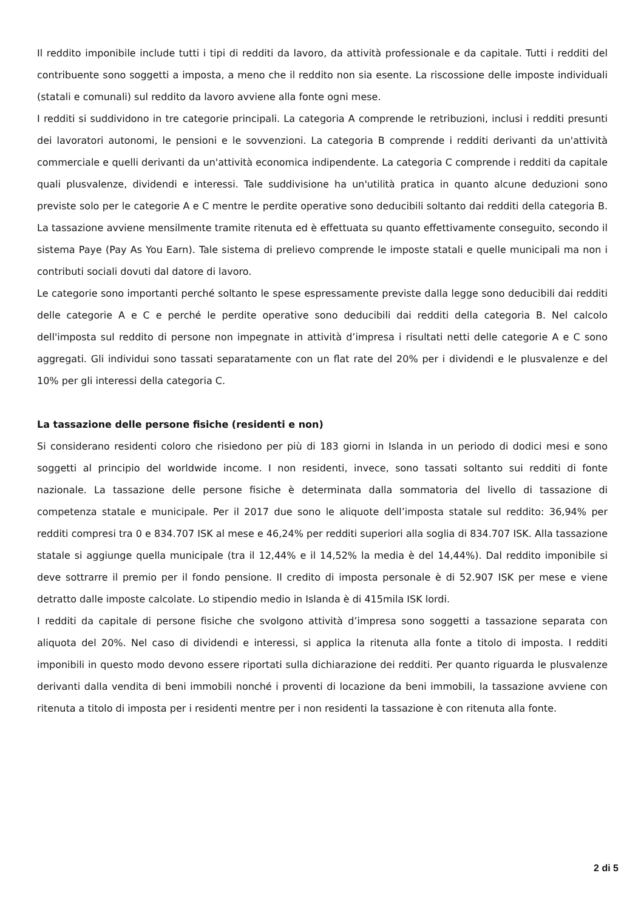Il reddito imponibile include tutti i tipi di redditi da lavoro, da attività professionale e da capitale. Tutti i redditi del contribuente sono soggetti a imposta, a meno che il reddito non sia esente. La riscossione delle imposte individuali (statali e comunali) sul reddito da lavoro avviene alla fonte ogni mese.
I redditi si suddividono in tre categorie principali. La categoria A comprende le retribuzioni, inclusi i redditi presunti dei lavoratori autonomi, le pensioni e le sovvenzioni. La categoria B comprende i redditi derivanti da un'attività commerciale e quelli derivanti da un'attività economica indipendente. La categoria C comprende i redditi da capitale quali plusvalenze, dividendi e interessi. Tale suddivisione ha un'utilità pratica in quanto alcune deduzioni sono previste solo per le categorie A e C mentre le perdite operative sono deducibili soltanto dai redditi della categoria B. La tassazione avviene mensilmente tramite ritenuta ed è effettuata su quanto effettivamente conseguito, secondo il sistema Paye (Pay As You Earn). Tale sistema di prelievo comprende le imposte statali e quelle municipali ma non i contributi sociali dovuti dal datore di lavoro.
Le categorie sono importanti perché soltanto le spese espressamente previste dalla legge sono deducibili dai redditi delle categorie A e C e perché le perdite operative sono deducibili dai redditi della categoria B. Nel calcolo dell'imposta sul reddito di persone non impegnate in attività d’impresa i risultati netti delle categorie A e C sono aggregati. Gli individui sono tassati separatamente con un flat rate del 20% per i dividendi e le plusvalenze e del 10% per gli interessi della categoria C.
La tassazione delle persone fisiche (residenti e non)
Si considerano residenti coloro che risiedono per più di 183 giorni in Islanda in un periodo di dodici mesi e sono soggetti al principio del worldwide income. I non residenti, invece, sono tassati soltanto sui redditi di fonte nazionale. La tassazione delle persone fisiche è determinata dalla sommatoria del livello di tassazione di competenza statale e municipale. Per il 2017 due sono le aliquote dell’imposta statale sul reddito: 36,94% per redditi compresi tra 0 e 834.707 ISK al mese e 46,24% per redditi superiori alla soglia di 834.707 ISK. Alla tassazione statale si aggiunge quella municipale (tra il 12,44% e il 14,52% la media è del 14,44%). Dal reddito imponibile si deve sottrarre il premio per il fondo pensione. Il credito di imposta personale è di 52.907 ISK per mese e viene detratto dalle imposte calcolate. Lo stipendio medio in Islanda è di 415mila ISK lordi.
I redditi da capitale di persone fisiche che svolgono attività d’impresa sono soggetti a tassazione separata con aliquota del 20%. Nel caso di dividendi e interessi, si applica la ritenuta alla fonte a titolo di imposta. I redditi imponibili in questo modo devono essere riportati sulla dichiarazione dei redditi. Per quanto riguarda le plusvalenze derivanti dalla vendita di beni immobili nonché i proventi di locazione da beni immobili, la tassazione avviene con ritenuta a titolo di imposta per i residenti mentre per i non residenti la tassazione è con ritenuta alla fonte.
2 di 5